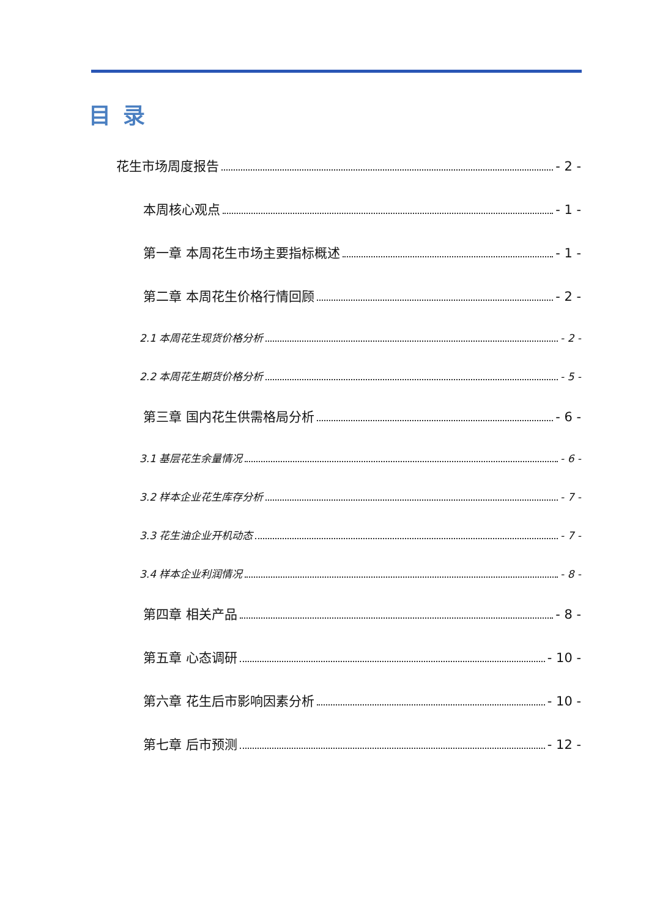目录
花生市场周度报告 - 2 -
本周核心观点 - 1 -
第一章 本周花生市场主要指标概述 - 1 -
第二章 本周花生价格行情回顾 - 2 -
2.1 本周花生现货价格分析 - 2 -
2.2 本周花生期货价格分析 - 5 -
第三章 国内花生供需格局分析 - 6 -
3.1 基层花生余量情况 - 6 -
3.2 样本企业花生库存分析 - 7 -
3.3 花生油企业开机动态 - 7 -
3.4 样本企业利润情况 - 8 -
第四章 相关产品 - 8 -
第五章 心态调研 - 10 -
第六章 花生后市影响因素分析 - 10 -
第七章 后市预测 - 12 -